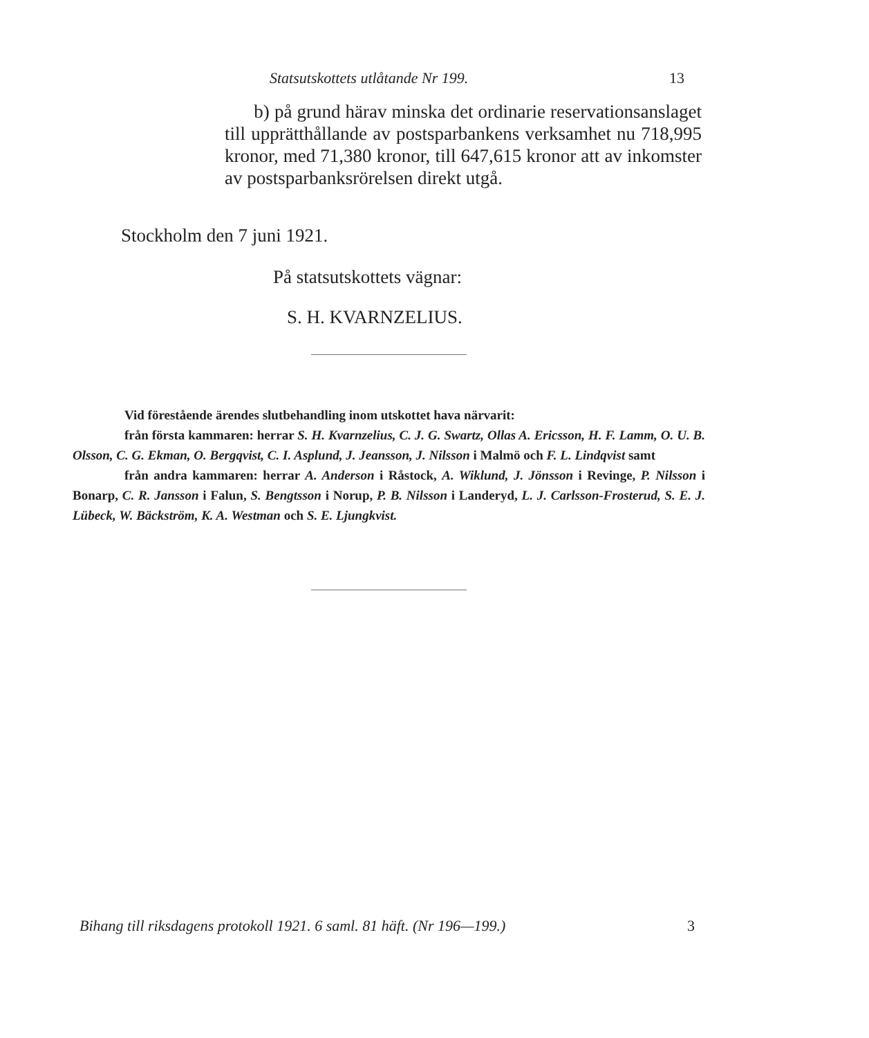Statsutskottets utlåtande Nr 199. 13
b) på grund härav minska det ordinarie reservationsanslaget till upprätthållande av postsparbankens verksamhet nu 718,995 kronor, med 71,380 kronor, till 647,615 kronor att av inkomster av postsparbanksrörelsen direkt utgå.
Stockholm den 7 juni 1921.
På statsutskottets vägnar:
S. H. KVARNZELIUS.
Vid förestående ärendes slutbehandling inom utskottet hava närvarit:
från första kammaren: herrar S. H. Kvarnzelius, C. J. G. Swartz, Ollas A. Ericsson, H. F. Lamm, O. U. B. Olsson, C. G. Ekman, O. Bergqvist, C. I. Asplund, J. Jeansson, J. Nilsson i Malmö och F. L. Lindqvist samt
från andra kammaren: herrar A. Anderson i Råstock, A. Wiklund, J. Jönsson i Revinge, P. Nilsson i Bonarp, C. R. Jansson i Falun, S. Bengtsson i Norup, P. B. Nilsson i Landeryd, L. J. Carlsson-Frosterud, S. E. J. Lübeck, W. Bäckström, K. A. Westman och S. E. Ljungkvist.
Bihang till riksdagens protokoll 1921. 6 saml. 81 häft. (Nr 196—199.) 3